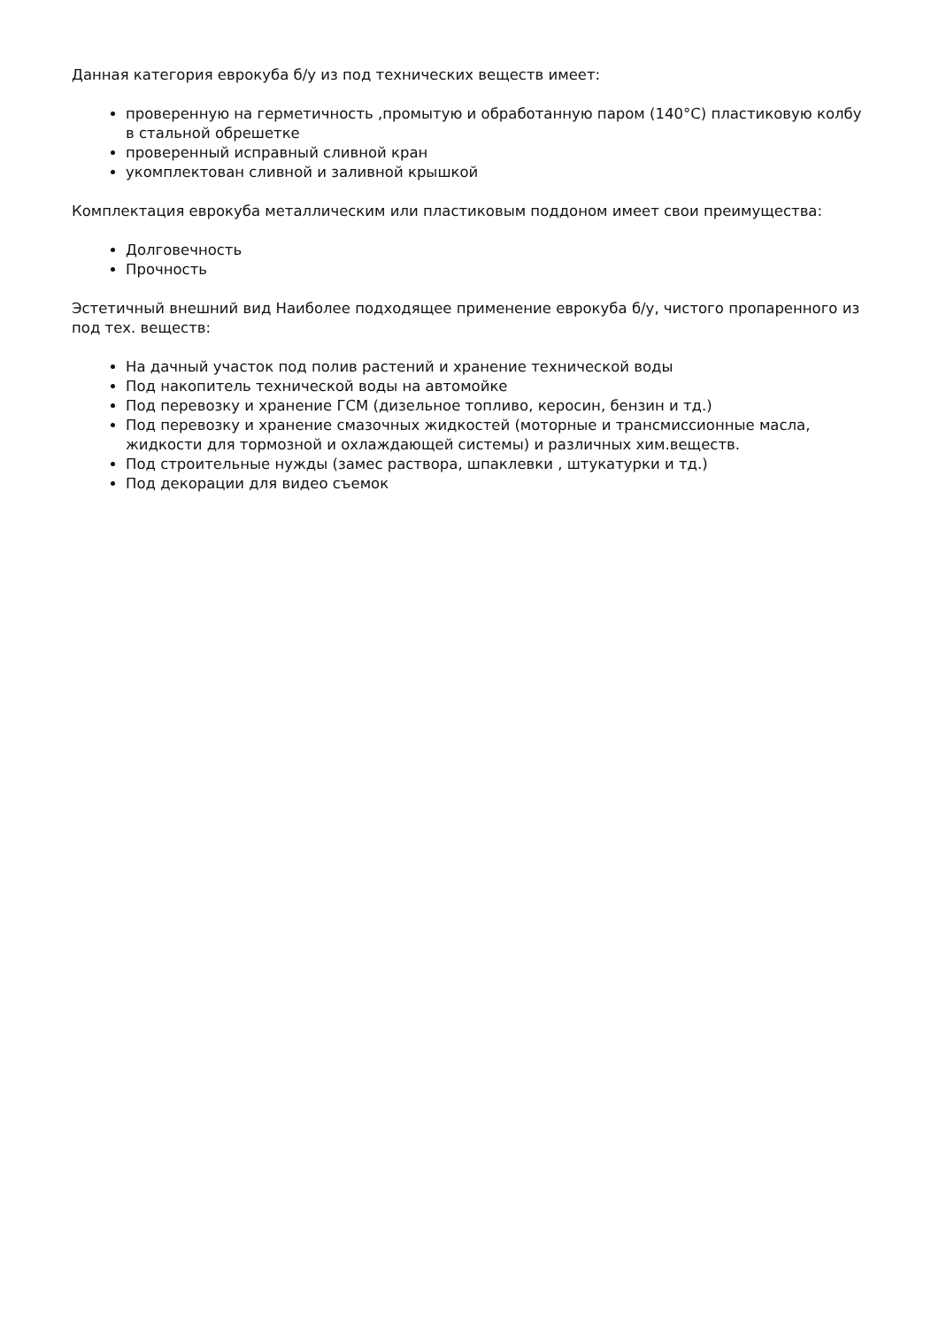Данная категория еврокуба б/у из под технических веществ имеет:
проверенную на герметичность ,промытую и обработанную паром (140°С) пластиковую колбу в стальной обрешетке
проверенный исправный сливной кран
укомплектован сливной и заливной крышкой
Комплектация еврокуба металлическим или пластиковым поддоном имеет свои преимущества:
Долговечность
Прочность
Эстетичный внешний вид Наиболее подходящее применение еврокуба б/у, чистого пропаренного из под тех. веществ:
На дачный участок под полив растений и хранение технической воды
Под накопитель технической воды на автомойке
Под перевозку и хранение ГСМ (дизельное топливо, керосин, бензин и тд.)
Под перевозку и хранение смазочных жидкостей (моторные и трансмиссионные масла, жидкости для тормозной и охлаждающей системы) и различных хим.веществ.
Под строительные нужды (замес раствора, шпаклевки , штукатурки и тд.)
Под декорации для видео съемок